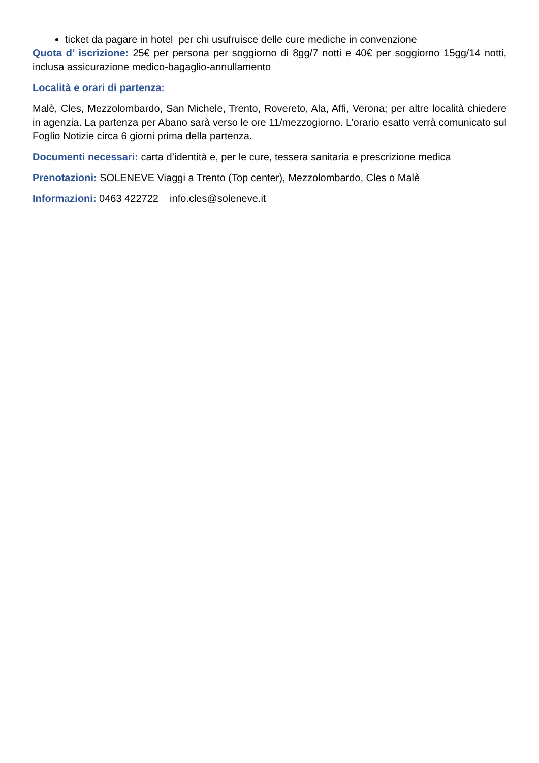ticket da pagare in hotel per chi usufruisce delle cure mediche in convenzione
Quota d’ iscrizione: 25€ per persona per soggiorno di 8gg/7 notti e 40€ per soggiorno 15gg/14 notti, inclusa assicurazione medico-bagaglio-annullamento
Località e orari di partenza:
Malè, Cles, Mezzolombardo, San Michele, Trento, Rovereto, Ala, Affi, Verona; per altre località chiedere in agenzia. La partenza per Abano sarà verso le ore 11/mezzogiorno. L’orario esatto verrà comunicato sul Foglio Notizie circa 6 giorni prima della partenza.
Documenti necessari: carta d’identità e, per le cure, tessera sanitaria e prescrizione medica
Prenotazioni: SOLENEVE Viaggi a Trento (Top center), Mezzolombardo, Cles o Malè
Informazioni: 0463 422722 info.cles@soleneve.it